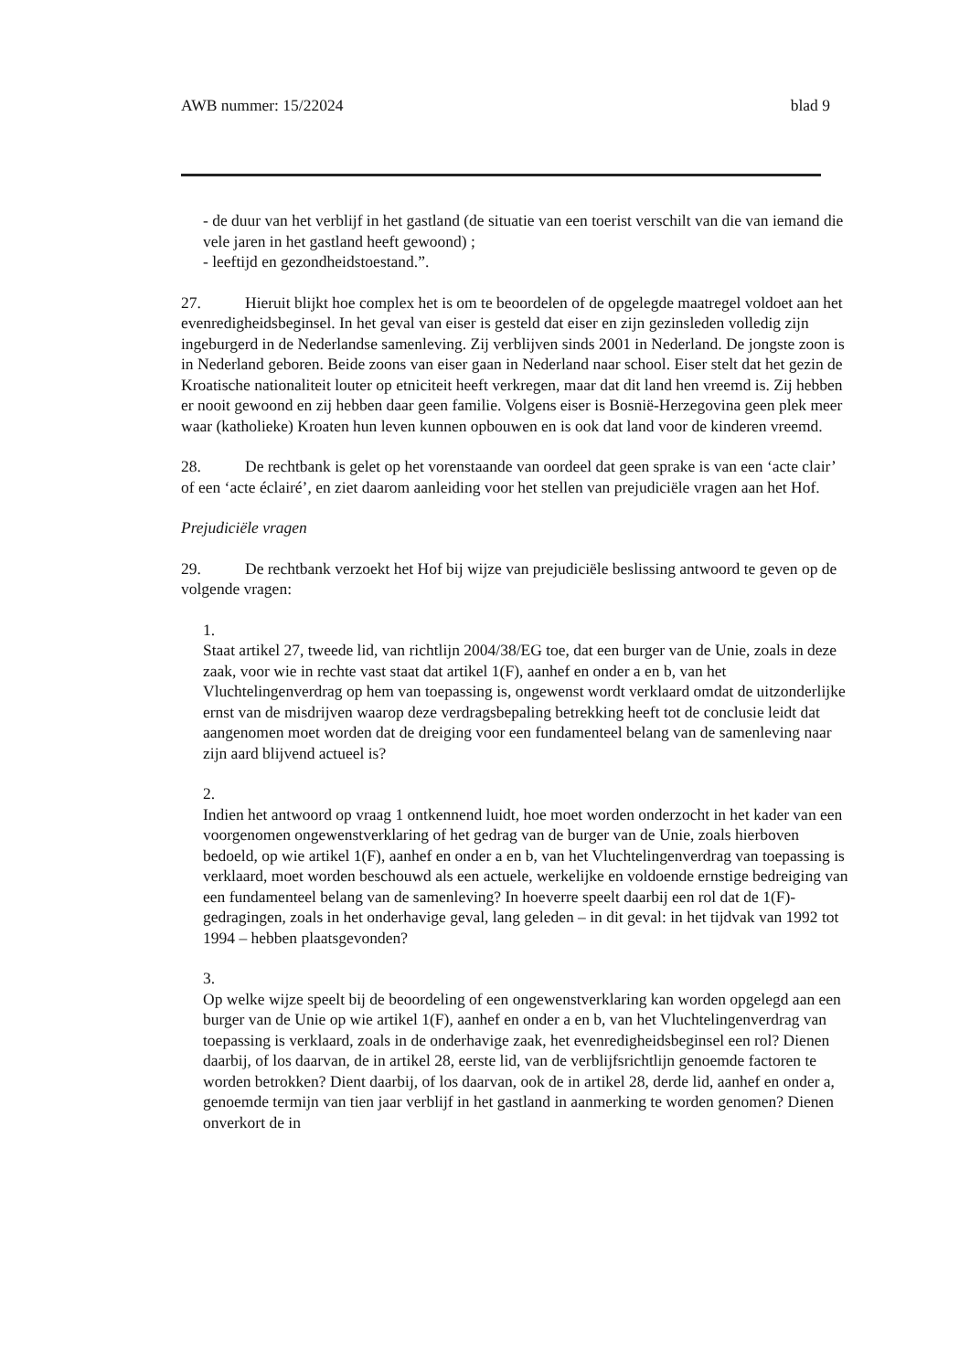AWB nummer: 15/22024 blad 9
- de duur van het verblijf in het gastland (de situatie van een toerist verschilt van die van iemand die vele jaren in het gastland heeft gewoond) ;
- leeftijd en gezondheidstoestand.”.
27. Hieruit blijkt hoe complex het is om te beoordelen of de opgelegde maatregel voldoet aan het evenredigheidsbeginsel. In het geval van eiser is gesteld dat eiser en zijn gezinsleden volledig zijn ingeburgerd in de Nederlandse samenleving. Zij verblijven sinds 2001 in Nederland. De jongste zoon is in Nederland geboren. Beide zoons van eiser gaan in Nederland naar school. Eiser stelt dat het gezin de Kroatische nationaliteit louter op etniciteit heeft verkregen, maar dat dit land hen vreemd is. Zij hebben er nooit gewoond en zij hebben daar geen familie. Volgens eiser is Bosnië-Herzegovina geen plek meer waar (katholieke) Kroaten hun leven kunnen opbouwen en is ook dat land voor de kinderen vreemd.
28. De rechtbank is gelet op het vorenstaande van oordeel dat geen sprake is van een ‘acte clair’ of een ‘acte éclairé’, en ziet daarom aanleiding voor het stellen van prejudiciële vragen aan het Hof.
Prejudiciële vragen
29. De rechtbank verzoekt het Hof bij wijze van prejudiciële beslissing antwoord te geven op de volgende vragen:
1.
Staat artikel 27, tweede lid, van richtlijn 2004/38/EG toe, dat een burger van de Unie, zoals in deze zaak, voor wie in rechte vast staat dat artikel 1(F), aanhef en onder a en b, van het Vluchtelingenverdrag op hem van toepassing is, ongewenst wordt verklaard omdat de uitzonderlijke ernst van de misdrijven waarop deze verdragsbepaling betrekking heeft tot de conclusie leidt dat aangenomen moet worden dat de dreiging voor een fundamenteel belang van de samenleving naar zijn aard blijvend actueel is?
2.
Indien het antwoord op vraag 1 ontkennend luidt, hoe moet worden onderzocht in het kader van een voorgenomen ongewenstverklaring of het gedrag van de burger van de Unie, zoals hierboven bedoeld, op wie artikel 1(F), aanhef en onder a en b, van het Vluchtelingenverdrag van toepassing is verklaard, moet worden beschouwd als een actuele, werkelijke en voldoende ernstige bedreiging van een fundamenteel belang van de samenleving? In hoeverre speelt daarbij een rol dat de 1(F)-gedragingen, zoals in het onderhavige geval, lang geleden – in dit geval: in het tijdvak van 1992 tot 1994 – hebben plaatsgevonden?
3.
Op welke wijze speelt bij de beoordeling of een ongewenstverklaring kan worden opgelegd aan een burger van de Unie op wie artikel 1(F), aanhef en onder a en b, van het Vluchtelingenverdrag van toepassing is verklaard, zoals in de onderhavige zaak, het evenredigheidsbeginsel een rol? Dienen daarbij, of los daarvan, de in artikel 28, eerste lid, van de verblijfsrichtlijn genoemde factoren te worden betrokken? Dient daarbij, of los daarvan, ook de in artikel 28, derde lid, aanhef en onder a, genoemde termijn van tien jaar verblijf in het gastland in aanmerking te worden genomen? Dienen onverkort de in